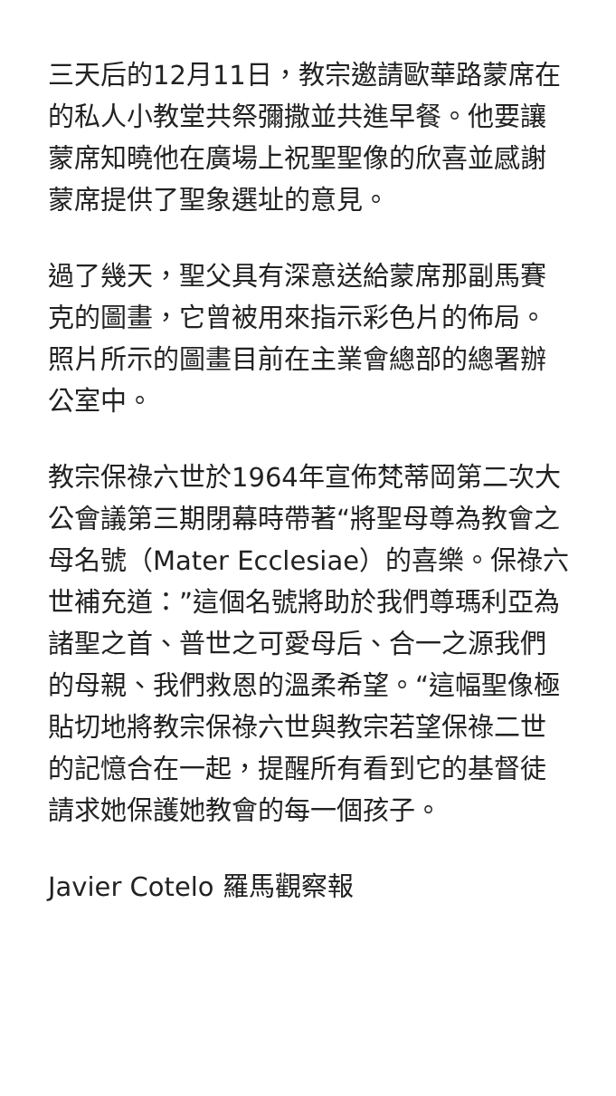三天后的12月11日，教宗邀請歐華路蒙席在的私人小教堂共祭彌撒並共進早餐。他要讓蒙席知曉他在廣場上祝聖聖像的欣喜並感謝蒙席提供了聖象選址的意見。
過了幾天，聖父具有深意送給蒙席那副馬賽克的圖畫，它曾被用來指示彩色片的佈局。照片所示的圖畫目前在主業會總部的總署辦公室中。
教宗保祿六世於1964年宣佈梵蒂岡第二次大公會議第三期閉幕時帶著“將聖母尊為教會之母名號（Mater Ecclesiae）的喜樂。保祿六世補充道：”這個名號將助於我們尊瑪利亞為諸聖之首、普世之可愛母后、合一之源我們的母親、我們救恩的溫柔希望。“這幅聖像極貼切地將教宗保祿六世與教宗若望保祿二世的記憶合在一起，提醒所有看到它的基督徒請求她保護她教會的每一個孩子。
Javier Cotelo 羅馬觀察報